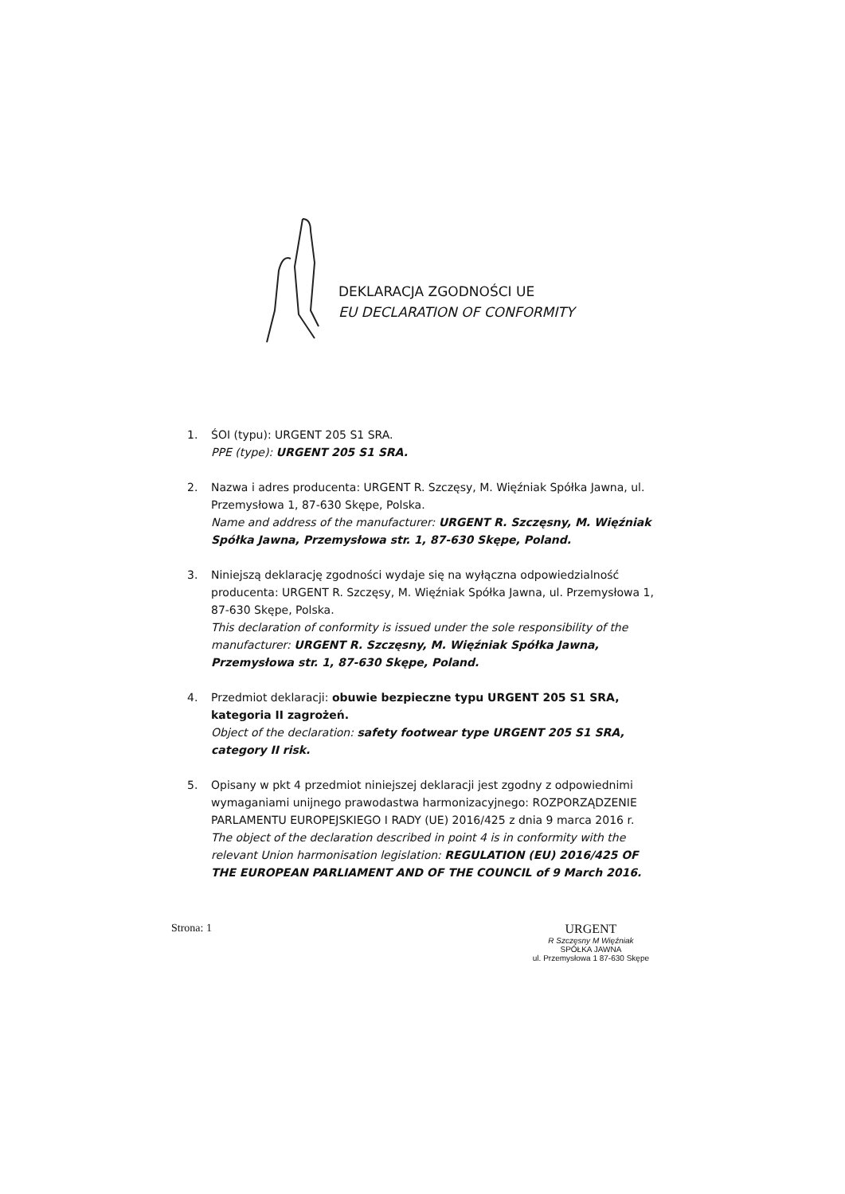DEKLARACJA ZGODNOŚCI UE
EU DECLARATION OF CONFORMITY
1. ŚOI (typu): URGENT 205 S1 SRA.
PPE (type): URGENT 205 S1 SRA.
2. Nazwa i adres producenta: URGENT R. Szczęsy, M. Więźniak Spółka Jawna, ul. Przemysłowa 1, 87-630 Skępe, Polska.
Name and address of the manufacturer: URGENT R. Szczęsny, M. Więźniak Spółka Jawna, Przemysłowa str. 1, 87-630 Skępe, Poland.
3. Niniejszą deklarację zgodności wydaje się na wyłączna odpowiedzialność producenta: URGENT R. Szczęsy, M. Więźniak Spółka Jawna, ul. Przemysłowa 1, 87-630 Skępe, Polska.
This declaration of conformity is issued under the sole responsibility of the manufacturer: URGENT R. Szczęsny, M. Więźniak Spółka Jawna, Przemysłowa str. 1, 87-630 Skępe, Poland.
4. Przedmiot deklaracji: obuwie bezpieczne typu URGENT 205 S1 SRA, kategoria II zagrożeń.
Object of the declaration: safety footwear type URGENT 205 S1 SRA, category II risk.
5. Opisany w pkt 4 przedmiot niniejszej deklaracji jest zgodny z odpowiednimi wymaganiami unijnego prawodastwa harmonizacyjnego: ROZPORZĄDZENIE PARLAMENTU EUROPEJSKIEGO I RADY (UE) 2016/425 z dnia 9 marca 2016 r.
The object of the declaration described in point 4 is in conformity with the relevant Union harmonisation legislation: REGULATION (EU) 2016/425 OF THE EUROPEAN PARLIAMENT AND OF THE COUNCIL of 9 March 2016.
Strona: 1 URGENT
R Szczęsny M Więźniak
SPÓŁKA JAWNA
ul. Przemysłowa 1 87-630 Skępe